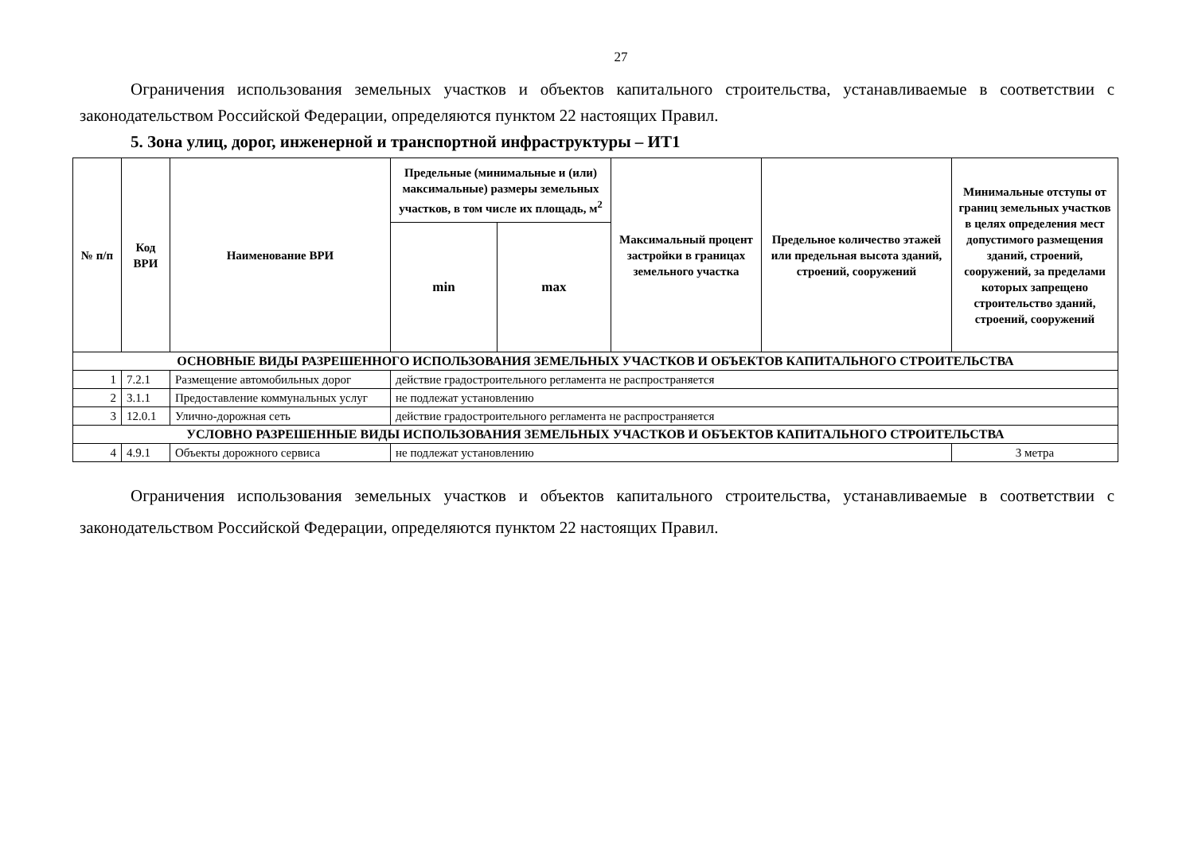27
Ограничения использования земельных участков и объектов капитального строительства, устанавливаемые в соответствии с законодательством Российской Федерации, определяются пунктом 22 настоящих Правил.
5. Зона улиц, дорог, инженерной и транспортной инфраструктуры – ИТ1
| № п/п | Код ВРИ | Наименование ВРИ | Предельные (минимальные и (или) максимальные) размеры земельных участков, в том числе их площадь, м<sup>2</sup> | | Максимальный процент застройки в границах земельного участка | Предельное количество этажей или предельная высота зданий, строений, сооружений | Минимальные отступы от границ земельных участков в целях определения мест допустимого размещения зданий, строений, сооружений, за пределами которых запрещено строительство зданий, строений, сооружений |
| --- | --- | --- | --- | --- | --- | --- | --- |
| | | | min | max | | | |
| ОСНОВНЫЕ ВИДЫ РАЗРЕШЕННОГО ИСПОЛЬЗОВАНИЯ ЗЕМЕЛЬНЫХ УЧАСТКОВ И ОБЪЕКТОВ КАПИТАЛЬНОГО СТРОИТЕЛЬСТВА | | | | | | | |
| 1 | 7.2.1 | Размещение автомобильных дорог | действие градостроительного регламента не распространяется | | | | |
| 2 | 3.1.1 | Предоставление коммунальных услуг | не подлежат установлению | | | | |
| 3 | 12.0.1 | Улично-дорожная сеть | действие градостроительного регламента не распространяется | | | | |
| УСЛОВНО РАЗРЕШЕННЫЕ ВИДЫ ИСПОЛЬЗОВАНИЯ ЗЕМЕЛЬНЫХ УЧАСТКОВ И ОБЪЕКТОВ КАПИТАЛЬНОГО СТРОИТЕЛЬСТВА | | | | | | | |
| 4 | 4.9.1 | Объекты дорожного сервиса | не подлежат установлению | | | | 3 метра |
Ограничения использования земельных участков и объектов капитального строительства, устанавливаемые в соответствии с законодательством Российской Федерации, определяются пунктом 22 настоящих Правил.